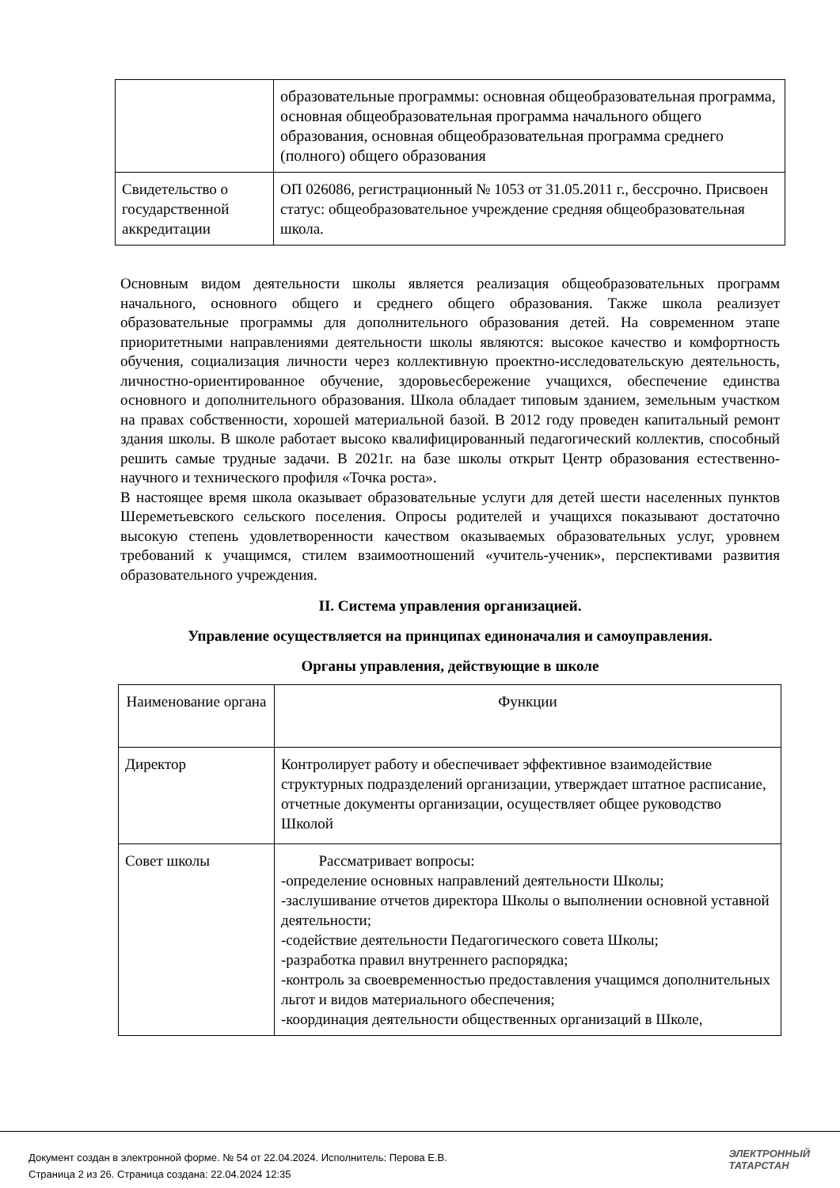| | образовательные программы: основная общеобразовательная программа, основная общеобразовательная программа начального общего образования, основная общеобразовательная программа среднего (полного) общего образования |
| Свидетельство о государственной аккредитации | ОП 026086, регистрационный № 1053 от 31.05.2011 г., бессрочно. Присвоен статус: общеобразовательное учреждение средняя общеобразовательная школа. |
Основным видом деятельности школы является реализация общеобразовательных программ начального, основного общего и среднего общего образования. Также школа реализует образовательные программы для дополнительного образования детей. На современном этапе приоритетными направлениями деятельности школы являются: высокое качество и комфортность обучения, социализация личности через коллективную проектно-исследовательскую деятельность, личностно-ориентированное обучение, здоровьесбережение учащихся, обеспечение единства основного и дополнительного образования. Школа обладает типовым зданием, земельным участком на правах собственности, хорошей материальной базой. В 2012 году проведен капитальный ремонт здания школы. В школе работает высоко квалифицированный педагогический коллектив, способный решить самые трудные задачи. В 2021г. на базе школы открыт Центр образования естественно-научного и технического профиля «Точка роста».
В настоящее время школа оказывает образовательные услуги для детей шести населенных пунктов Шереметьевского сельского поселения. Опросы родителей и учащихся показывают достаточно высокую степень удовлетворенности качеством оказываемых образовательных услуг, уровнем требований к учащимся, стилем взаимоотношений «учитель-ученик», перспективами развития образовательного учреждения.
II. Система управления организацией.
Управление осуществляется на принципах единоначалия и самоуправления.
Органы управления, действующие в школе
| Наименование органа | Функции |
| Директор | Контролирует работу и обеспечивает эффективное взаимодействие структурных подразделений организации, утверждает штатное расписание, отчетные документы организации, осуществляет общее руководство Школой |
| Совет школы | Рассматривает вопросы: -определение основных направлений деятельности Школы; -заслушивание отчетов директора Школы о выполнении основной уставной деятельности; -содействие деятельности Педагогического совета Школы; -разработка правил внутреннего распорядка; -контроль за своевременностью предоставления учащимся дополнительных льгот и видов материального обеспечения; -координация деятельности общественных организаций в Школе, |
Документ создан в электронной форме. № 54 от 22.04.2024. Исполнитель: Перова Е.В.
Страница 2 из 26. Страница создана: 22.04.2024 12:35
ЭЛЕКТРОННЫЙ
ТАТАРСТАН